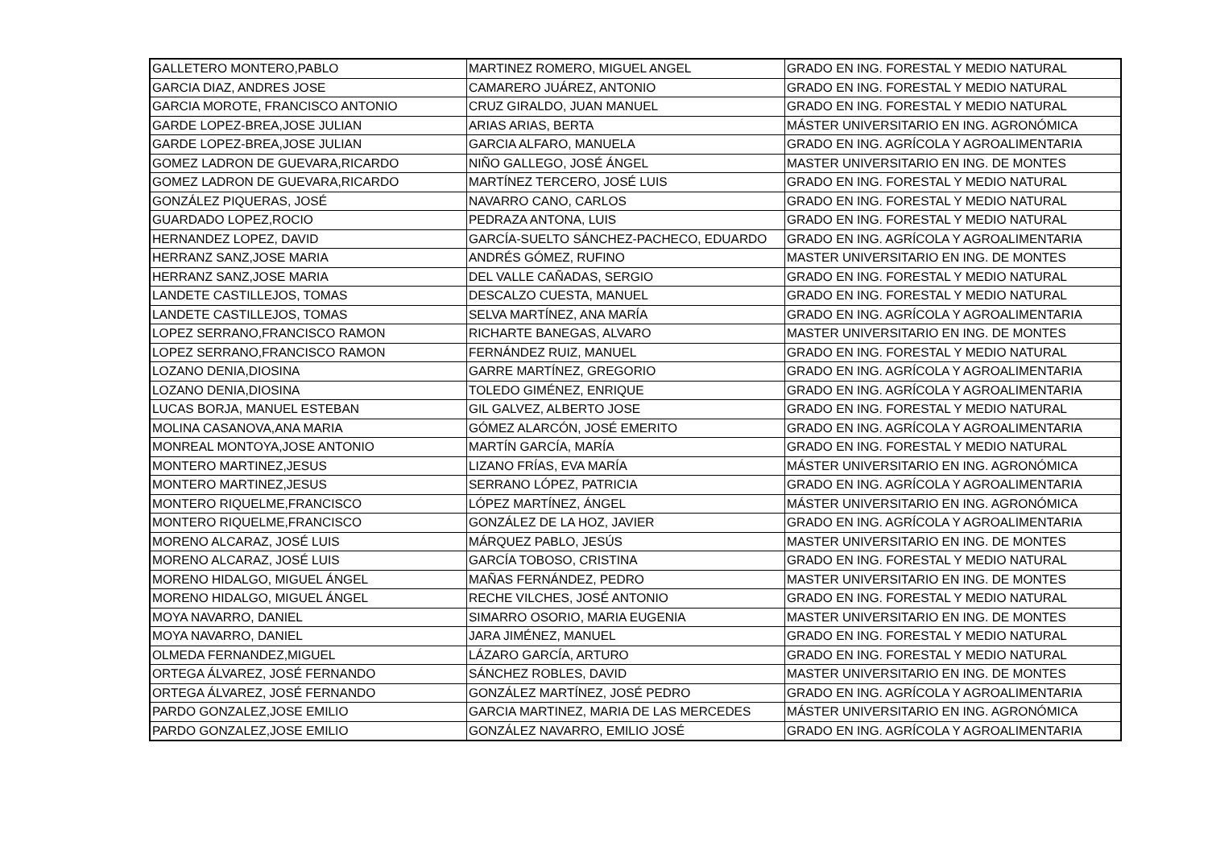| GALLETERO MONTERO,PABLO | MARTINEZ ROMERO, MIGUEL ANGEL | GRADO EN ING. FORESTAL Y MEDIO NATURAL |
| GARCIA DIAZ, ANDRES JOSE | CAMARERO JUÁREZ, ANTONIO | GRADO EN ING. FORESTAL Y MEDIO NATURAL |
| GARCIA MOROTE, FRANCISCO ANTONIO | CRUZ GIRALDO, JUAN MANUEL | GRADO EN ING. FORESTAL Y MEDIO NATURAL |
| GARDE LOPEZ-BREA,JOSE JULIAN | ARIAS ARIAS, BERTA | MÁSTER UNIVERSITARIO EN ING. AGRONÓMICA |
| GARDE LOPEZ-BREA,JOSE JULIAN | GARCIA ALFARO, MANUELA | GRADO EN ING. AGRÍCOLA Y AGROALIMENTARIA |
| GOMEZ LADRON DE GUEVARA,RICARDO | NIÑO GALLEGO, JOSÉ ÁNGEL | MASTER UNIVERSITARIO EN ING. DE MONTES |
| GOMEZ LADRON DE GUEVARA,RICARDO | MARTÍNEZ TERCERO, JOSÉ LUIS | GRADO EN ING. FORESTAL Y MEDIO NATURAL |
| GONZÁLEZ PIQUERAS, JOSÉ | NAVARRO CANO, CARLOS | GRADO EN ING. FORESTAL Y MEDIO NATURAL |
| GUARDADO LOPEZ,ROCIO | PEDRAZA ANTONA, LUIS | GRADO EN ING. FORESTAL Y MEDIO NATURAL |
| HERNANDEZ LOPEZ, DAVID | GARCÍA-SUELTO SÁNCHEZ-PACHECO, EDUARDO | GRADO EN ING. AGRÍCOLA Y AGROALIMENTARIA |
| HERRANZ SANZ,JOSE MARIA | ANDRÉS GÓMEZ, RUFINO | MASTER UNIVERSITARIO EN ING. DE MONTES |
| HERRANZ SANZ,JOSE MARIA | DEL VALLE CAÑADAS, SERGIO | GRADO EN ING. FORESTAL Y MEDIO NATURAL |
| LANDETE CASTILLEJOS, TOMAS | DESCALZO CUESTA, MANUEL | GRADO EN ING. FORESTAL Y MEDIO NATURAL |
| LANDETE CASTILLEJOS, TOMAS | SELVA MARTÍNEZ, ANA MARÍA | GRADO EN ING. AGRÍCOLA Y AGROALIMENTARIA |
| LOPEZ SERRANO,FRANCISCO RAMON | RICHARTE BANEGAS, ALVARO | MASTER UNIVERSITARIO EN ING. DE MONTES |
| LOPEZ SERRANO,FRANCISCO RAMON | FERNÁNDEZ RUIZ, MANUEL | GRADO EN ING. FORESTAL Y MEDIO NATURAL |
| LOZANO DENIA,DIOSINA | GARRE MARTÍNEZ, GREGORIO | GRADO EN ING. AGRÍCOLA Y AGROALIMENTARIA |
| LOZANO DENIA,DIOSINA | TOLEDO GIMÉNEZ, ENRIQUE | GRADO EN ING. AGRÍCOLA Y AGROALIMENTARIA |
| LUCAS BORJA, MANUEL ESTEBAN | GIL GALVEZ, ALBERTO JOSE | GRADO EN ING. FORESTAL Y MEDIO NATURAL |
| MOLINA CASANOVA,ANA MARIA | GÓMEZ ALARCÓN, JOSÉ EMERITO | GRADO EN ING. AGRÍCOLA Y AGROALIMENTARIA |
| MONREAL MONTOYA,JOSE ANTONIO | MARTÍN GARCÍA, MARÍA | GRADO EN ING. FORESTAL Y MEDIO NATURAL |
| MONTERO MARTINEZ,JESUS | LIZANO FRÍAS, EVA MARÍA | MÁSTER UNIVERSITARIO EN ING. AGRONÓMICA |
| MONTERO MARTINEZ,JESUS | SERRANO LÓPEZ, PATRICIA | GRADO EN ING. AGRÍCOLA Y AGROALIMENTARIA |
| MONTERO RIQUELME,FRANCISCO | LÓPEZ MARTÍNEZ, ÁNGEL | MÁSTER UNIVERSITARIO EN ING. AGRONÓMICA |
| MONTERO RIQUELME,FRANCISCO | GONZÁLEZ DE LA HOZ, JAVIER | GRADO EN ING. AGRÍCOLA Y AGROALIMENTARIA |
| MORENO ALCARAZ, JOSÉ LUIS | MÁRQUEZ PABLO, JESÚS | MASTER UNIVERSITARIO EN ING. DE MONTES |
| MORENO ALCARAZ, JOSÉ LUIS | GARCÍA TOBOSO, CRISTINA | GRADO EN ING. FORESTAL Y MEDIO NATURAL |
| MORENO HIDALGO, MIGUEL ÁNGEL | MAÑAS FERNÁNDEZ, PEDRO | MASTER UNIVERSITARIO EN ING. DE MONTES |
| MORENO HIDALGO, MIGUEL ÁNGEL | RECHE VILCHES, JOSÉ ANTONIO | GRADO EN ING. FORESTAL Y MEDIO NATURAL |
| MOYA NAVARRO, DANIEL | SIMARRO OSORIO, MARIA EUGENIA | MASTER UNIVERSITARIO EN ING. DE MONTES |
| MOYA NAVARRO, DANIEL | JARA JIMÉNEZ, MANUEL | GRADO EN ING. FORESTAL Y MEDIO NATURAL |
| OLMEDA FERNANDEZ,MIGUEL | LÁZARO GARCÍA, ARTURO | GRADO EN ING. FORESTAL Y MEDIO NATURAL |
| ORTEGA ÁLVAREZ, JOSÉ FERNANDO | SÁNCHEZ ROBLES, DAVID | MASTER UNIVERSITARIO EN ING. DE MONTES |
| ORTEGA ÁLVAREZ, JOSÉ FERNANDO | GONZÁLEZ MARTÍNEZ, JOSÉ PEDRO | GRADO EN ING. AGRÍCOLA Y AGROALIMENTARIA |
| PARDO GONZALEZ,JOSE EMILIO | GARCIA MARTINEZ, MARIA DE LAS MERCEDES | MÁSTER UNIVERSITARIO EN ING. AGRONÓMICA |
| PARDO GONZALEZ,JOSE EMILIO | GONZÁLEZ NAVARRO, EMILIO JOSÉ | GRADO EN ING. AGRÍCOLA Y AGROALIMENTARIA |